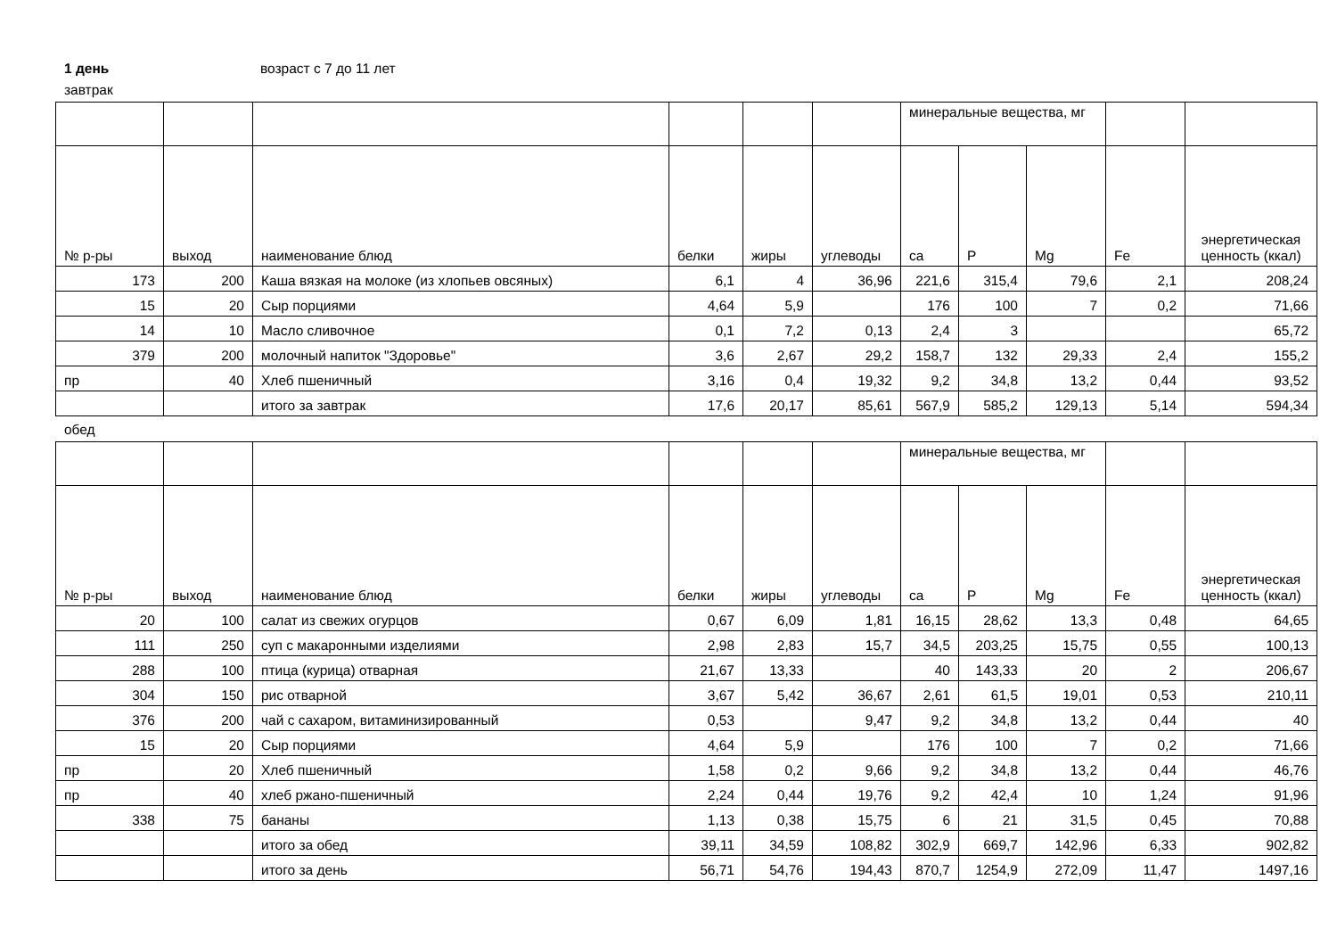1 день возраст с 7 до 11 лет
завтрак
| | | | | | | минеральные вещества, мг | | | | |
| --- | --- | --- | --- | --- | --- | --- | --- | --- | --- | --- |
| № р-ры | выход | наименование блюд | белки | жиры | углеводы | ca | P | Mg | Fe | энергетическая ценность (ккал) |
| 173 | 200 | Каша вязкая на молоке (из хлопьев овсяных) | 6,1 | 4 | 36,96 | 221,6 | 315,4 | 79,6 | 2,1 | 208,24 |
| 15 | 20 | Сыр порциями | 4,64 | 5,9 | | 176 | 100 | 7 | 0,2 | 71,66 |
| 14 | 10 | Масло сливочное | 0,1 | 7,2 | 0,13 | 2,4 | 3 | | | 65,72 |
| 379 | 200 | молочный напиток "Здоровье" | 3,6 | 2,67 | 29,2 | 158,7 | 132 | 29,33 | 2,4 | 155,2 |
| пр | 40 | Хлеб пшеничный | 3,16 | 0,4 | 19,32 | 9,2 | 34,8 | 13,2 | 0,44 | 93,52 |
| | | итого за завтрак | 17,6 | 20,17 | 85,61 | 567,9 | 585,2 | 129,13 | 5,14 | 594,34 |
обед
| | | | | | | минеральные вещества, мг | | | | |
| --- | --- | --- | --- | --- | --- | --- | --- | --- | --- | --- |
| № р-ры | выход | наименование блюд | белки | жиры | углеводы | ca | P | Mg | Fe | энергетическая ценность (ккал) |
| 20 | 100 | салат из свежих огурцов | 0,67 | 6,09 | 1,81 | 16,15 | 28,62 | 13,3 | 0,48 | 64,65 |
| 111 | 250 | суп с макаронными изделиями | 2,98 | 2,83 | 15,7 | 34,5 | 203,25 | 15,75 | 0,55 | 100,13 |
| 288 | 100 | птица (курица) отварная | 21,67 | 13,33 | | 40 | 143,33 | 20 | 2 | 206,67 |
| 304 | 150 | рис отварной | 3,67 | 5,42 | 36,67 | 2,61 | 61,5 | 19,01 | 0,53 | 210,11 |
| 376 | 200 | чай с сахаром, витаминизированный | 0,53 | | 9,47 | 9,2 | 34,8 | 13,2 | 0,44 | 40 |
| 15 | 20 | Сыр порциями | 4,64 | 5,9 | | 176 | 100 | 7 | 0,2 | 71,66 |
| пр | 20 | Хлеб пшеничный | 1,58 | 0,2 | 9,66 | 9,2 | 34,8 | 13,2 | 0,44 | 46,76 |
| пр | 40 | хлеб ржано-пшеничный | 2,24 | 0,44 | 19,76 | 9,2 | 42,4 | 10 | 1,24 | 91,96 |
| 338 | 75 | бананы | 1,13 | 0,38 | 15,75 | 6 | 21 | 31,5 | 0,45 | 70,88 |
| | | итого за обед | 39,11 | 34,59 | 108,82 | 302,9 | 669,7 | 142,96 | 6,33 | 902,82 |
| | | итого за день | 56,71 | 54,76 | 194,43 | 870,7 | 1254,9 | 272,09 | 11,47 | 1497,16 |